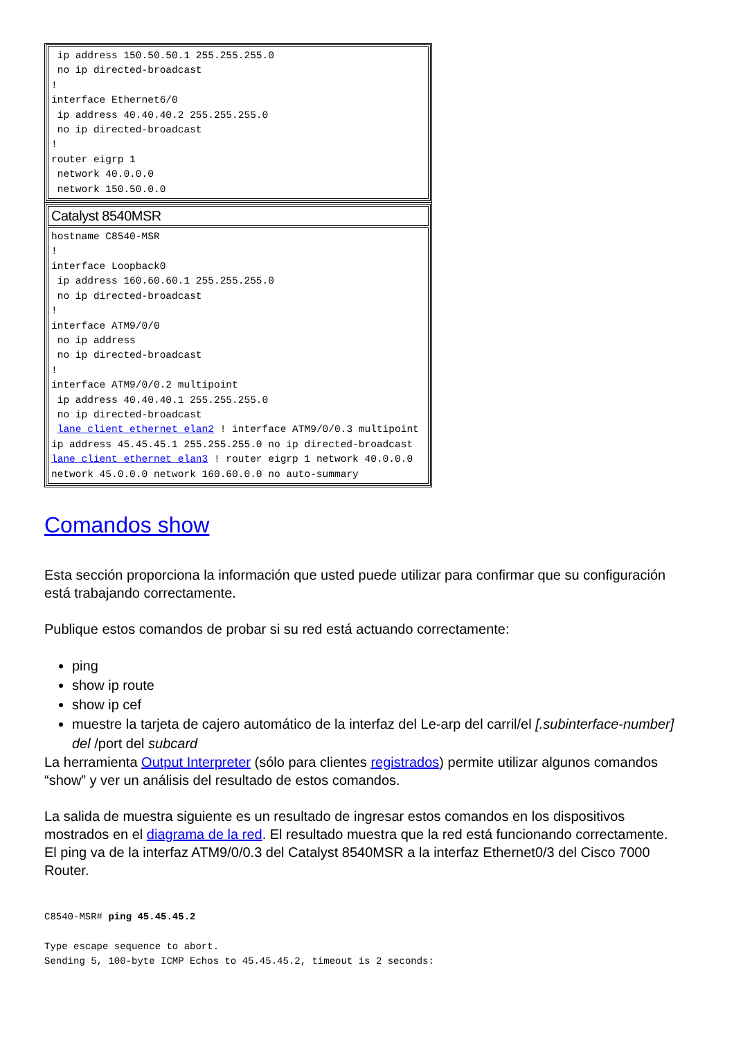| ip address 150.50.50.1 255.255.255.0 no ip directed-broadcast ! interface Ethernet6/0 ip address 40.40.40.2 255.255.255.0 no ip directed-broadcast ! router eigrp 1 network 40.0.0.0 network 150.50.0.0 |
| Catalyst 8540MSR |
| hostname C8540-MSR ! interface Loopback0 ip address 160.60.60.1 255.255.255.0 no ip directed-broadcast ! interface ATM9/0/0 no ip address no ip directed-broadcast ! interface ATM9/0/0.2 multipoint ip address 40.40.40.1 255.255.255.0 no ip directed-broadcast lane client ethernet elan2 ! interface ATM9/0/0.3 multipoint ip address 45.45.45.1 255.255.255.0 no ip directed-broadcast lane client ethernet elan3 ! router eigrp 1 network 40.0.0.0 network 45.0.0.0 network 160.60.0.0 no auto-summary |
Comandos show
Esta sección proporciona la información que usted puede utilizar para confirmar que su configuración está trabajando correctamente.
Publique estos comandos de probar si su red está actuando correctamente:
ping
show ip route
show ip cef
muestre la tarjeta de cajero automático de la interfaz del Le-arp del carril/el [.subinterface-number] del /port del subcard
La herramienta Output Interpreter (sólo para clientes registrados) permite utilizar algunos comandos “show” y ver un análisis del resultado de estos comandos.
La salida de muestra siguiente es un resultado de ingresar estos comandos en los dispositivos mostrados en el diagrama de la red. El resultado muestra que la red está funcionando correctamente. El ping va de la interfaz ATM9/0/0.3 del Catalyst 8540MSR a la interfaz Ethernet0/3 del Cisco 7000 Router.
C8540-MSR# ping 45.45.45.2

Type escape sequence to abort.
Sending 5, 100-byte ICMP Echos to 45.45.45.2, timeout is 2 seconds: